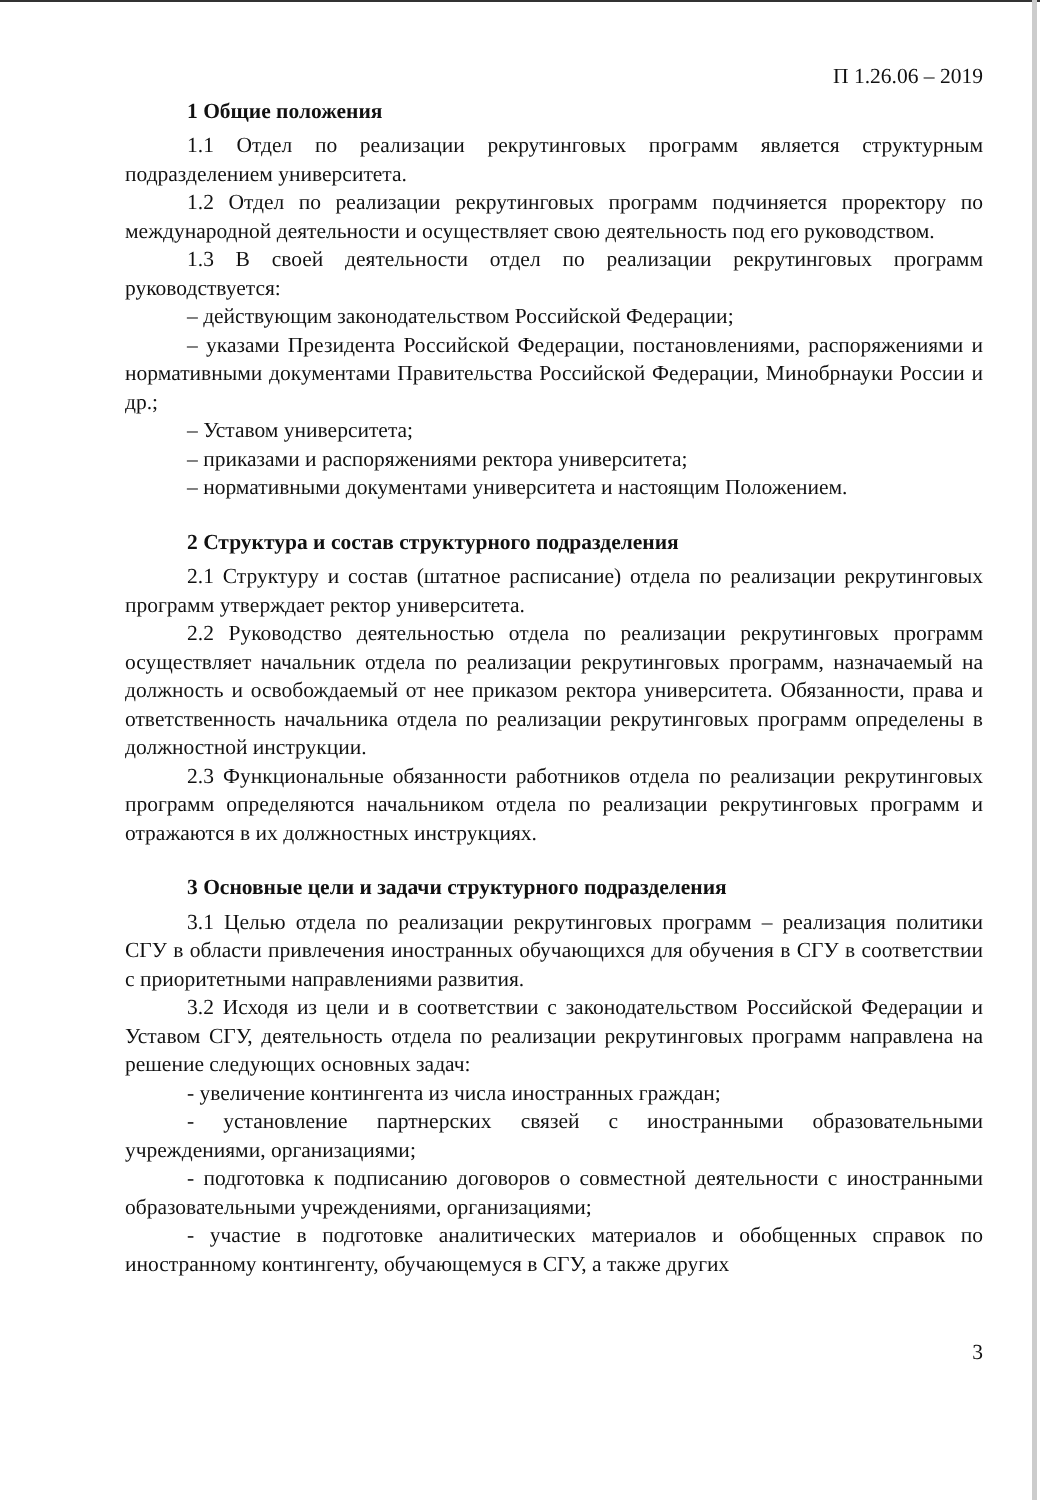П 1.26.06 – 2019
1 Общие положения
1.1 Отдел по реализации рекрутинговых программ является структурным подразделением университета.
1.2 Отдел по реализации рекрутинговых программ подчиняется проректору по международной деятельности и осуществляет свою деятельность под его руководством.
1.3 В своей деятельности отдел по реализации рекрутинговых программ руководствуется:
– действующим законодательством Российской Федерации;
– указами Президента Российской Федерации, постановлениями, распоряжениями и нормативными документами Правительства Российской Федерации, Минобрнауки России и др.;
– Уставом университета;
– приказами и распоряжениями ректора университета;
– нормативными документами университета и настоящим Положением.
2 Структура и состав структурного подразделения
2.1 Структуру и состав (штатное расписание) отдела по реализации рекрутинговых программ утверждает ректор университета.
2.2 Руководство деятельностью отдела по реализации рекрутинговых программ осуществляет начальник отдела по реализации рекрутинговых программ, назначаемый на должность и освобождаемый от нее приказом ректора университета. Обязанности, права и ответственность начальника отдела по реализации рекрутинговых программ определены в должностной инструкции.
2.3 Функциональные обязанности работников отдела по реализации рекрутинговых программ определяются начальником отдела по реализации рекрутинговых программ и отражаются в их должностных инструкциях.
3 Основные цели и задачи структурного подразделения
3.1 Целью отдела по реализации рекрутинговых программ – реализация политики СГУ в области привлечения иностранных обучающихся для обучения в СГУ в соответствии с приоритетными направлениями развития.
3.2 Исходя из цели и в соответствии с законодательством Российской Федерации и Уставом СГУ, деятельность отдела по реализации рекрутинговых программ направлена на решение следующих основных задач:
- увеличение контингента из числа иностранных граждан;
- установление партнерских связей с иностранными образовательными учреждениями, организациями;
- подготовка к подписанию договоров о совместной деятельности с иностранными образовательными учреждениями, организациями;
- участие в подготовке аналитических материалов и обобщенных справок по иностранному контингенту, обучающемуся в СГУ, а также других
3